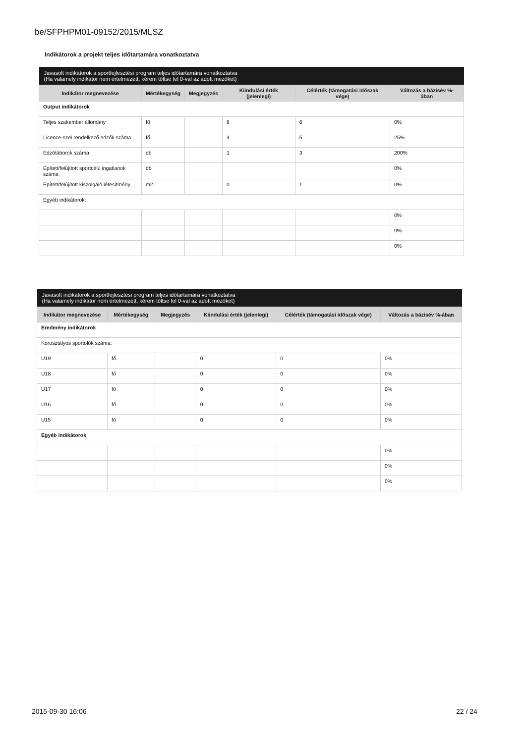be/SFPHPM01-09152/2015/MLSZ
Indikátorok a projekt teljes időtartamára vonatkoztatva
| Javasolt indikátorok a sportfejlesztési program teljes időtartamára vonatkoztatva (Ha valamely indikátor nem értelmezett, kérem töltse fel 0-val az adott mezőket) | | | | | |
| Indikátor megnevezése | Mértékegység | Megjegyzés | Kiindulási érték (jelenlegi) | Célérték (támogatási időszak vége) | Változás a bázisév %-ában |
| Output indikátorok | | | | | |
| Teljes szakember állomány | fő | | 6 | 6 | 0% |
| Licence-szel rendelkező edzők száma | fő | | 4 | 5 | 25% |
| Edzőtáborok száma | db | | 1 | 3 | 200% |
| Épített/felújított sportcélú ingatlanok száma | db | | | | 0% |
| Épített/felújított kiszolgáló létesítmény | m2 | | 0 | 1 | 0% |
| Egyéb indikátorok: | | | | | |
| | | | | | 0% |
| | | | | | 0% |
| | | | | | 0% |
| Javasolt indikátorok a sportfejlesztési program teljes időtartamára vonatkoztatva (Ha valamely indikátor nem értelmezett, kérem töltse fel 0-val az adott mezőket) | | | | | |
| Indikátor megnevezése | Mértékegység | Megjegyzés | Kiindulási érték (jelenlegi) | Célérték (támogatási időszak vége) | Változás a bázisév %-ában |
| Eredmény indikátorok | | | | | |
| Korosztályos sportolók száma: | | | | | |
| U19 | fő | | 0 | 0 | 0% |
| U18 | fő | | 0 | 0 | 0% |
| U17 | fő | | 0 | 0 | 0% |
| U16 | fő | | 0 | 0 | 0% |
| U15 | fő | | 0 | 0 | 0% |
| Egyéb indikátorok | | | | | |
| | | | | | 0% |
| | | | | | 0% |
| | | | | | 0% |
2015-09-30 16:06 22 / 24